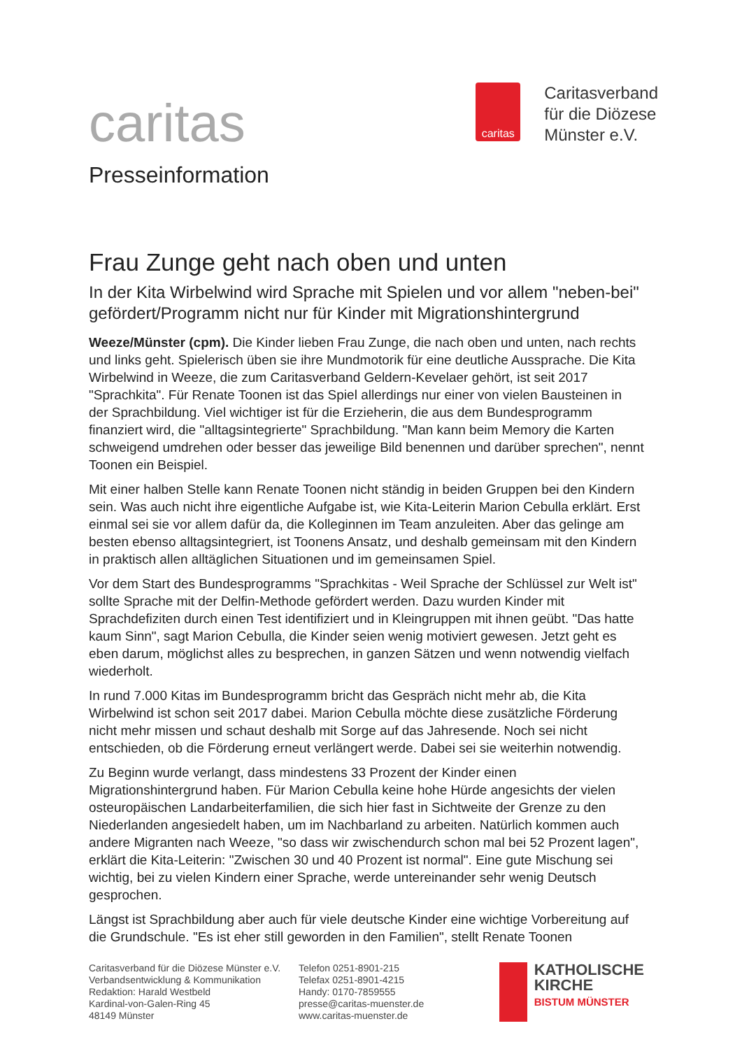caritas
Presseinformation
caritas
Caritasverband
für die Diözese
Münster e.V.
Frau Zunge geht nach oben und unten
In der Kita Wirbelwind wird Sprache mit Spielen und vor allem "neben-bei" gefördert/Programm nicht nur für Kinder mit Migrationshintergrund
Weeze/Münster (cpm). Die Kinder lieben Frau Zunge, die nach oben und unten, nach rechts und links geht. Spielerisch üben sie ihre Mundmotorik für eine deutliche Aussprache. Die Kita Wirbelwind in Weeze, die zum Caritasverband Geldern-Kevelaer gehört, ist seit 2017 "Sprachkita". Für Renate Toonen ist das Spiel allerdings nur einer von vielen Bausteinen in der Sprachbildung. Viel wichtiger ist für die Erzieherin, die aus dem Bundesprogramm finanziert wird, die "alltagsintegrierte" Sprachbildung. "Man kann beim Memory die Karten schweigend umdrehen oder besser das jeweilige Bild benennen und darüber sprechen", nennt Toonen ein Beispiel.
Mit einer halben Stelle kann Renate Toonen nicht ständig in beiden Gruppen bei den Kindern sein. Was auch nicht ihre eigentliche Aufgabe ist, wie Kita-Leiterin Marion Cebulla erklärt. Erst einmal sei sie vor allem dafür da, die Kolleginnen im Team anzuleiten. Aber das gelinge am besten ebenso alltagsintegriert, ist Toonens Ansatz, und deshalb gemeinsam mit den Kindern in praktisch allen alltäglichen Situationen und im gemeinsamen Spiel.
Vor dem Start des Bundesprogramms "Sprachkitas - Weil Sprache der Schlüssel zur Welt ist" sollte Sprache mit der Delfin-Methode gefördert werden. Dazu wurden Kinder mit Sprachdefiziten durch einen Test identifiziert und in Kleingruppen mit ihnen geübt. "Das hatte kaum Sinn", sagt Marion Cebulla, die Kinder seien wenig motiviert gewesen. Jetzt geht es eben darum, möglichst alles zu besprechen, in ganzen Sätzen und wenn notwendig vielfach wiederholt.
In rund 7.000 Kitas im Bundesprogramm bricht das Gespräch nicht mehr ab, die Kita Wirbelwind ist schon seit 2017 dabei. Marion Cebulla möchte diese zusätzliche Förderung nicht mehr missen und schaut deshalb mit Sorge auf das Jahresende. Noch sei nicht entschieden, ob die Förderung erneut verlängert werde. Dabei sei sie weiterhin notwendig.
Zu Beginn wurde verlangt, dass mindestens 33 Prozent der Kinder einen Migrationshintergrund haben. Für Marion Cebulla keine hohe Hürde angesichts der vielen osteuropäischen Landarbeiterfamilien, die sich hier fast in Sichtweite der Grenze zu den Niederlanden angesiedelt haben, um im Nachbarland zu arbeiten. Natürlich kommen auch andere Migranten nach Weeze, "so dass wir zwischendurch schon mal bei 52 Prozent lagen", erklärt die Kita-Leiterin: "Zwischen 30 und 40 Prozent ist normal". Eine gute Mischung sei wichtig, bei zu vielen Kindern einer Sprache, werde untereinander sehr wenig Deutsch gesprochen.
Längst ist Sprachbildung aber auch für viele deutsche Kinder eine wichtige Vorbereitung auf die Grundschule. "Es ist eher still geworden in den Familien", stellt Renate Toonen
Caritasverband für die Diözese Münster e.V.
Verbandsentwicklung & Kommunikation
Redaktion: Harald Westbeld
Kardinal-von-Galen-Ring 45
48149 Münster
Telefon 0251-8901-215
Telefax 0251-8901-4215
Handy: 0170-7859555
presse@caritas-muenster.de
www.caritas-muenster.de
KATHOLISCHE
KIRCHE
BISTUM MÜNSTER